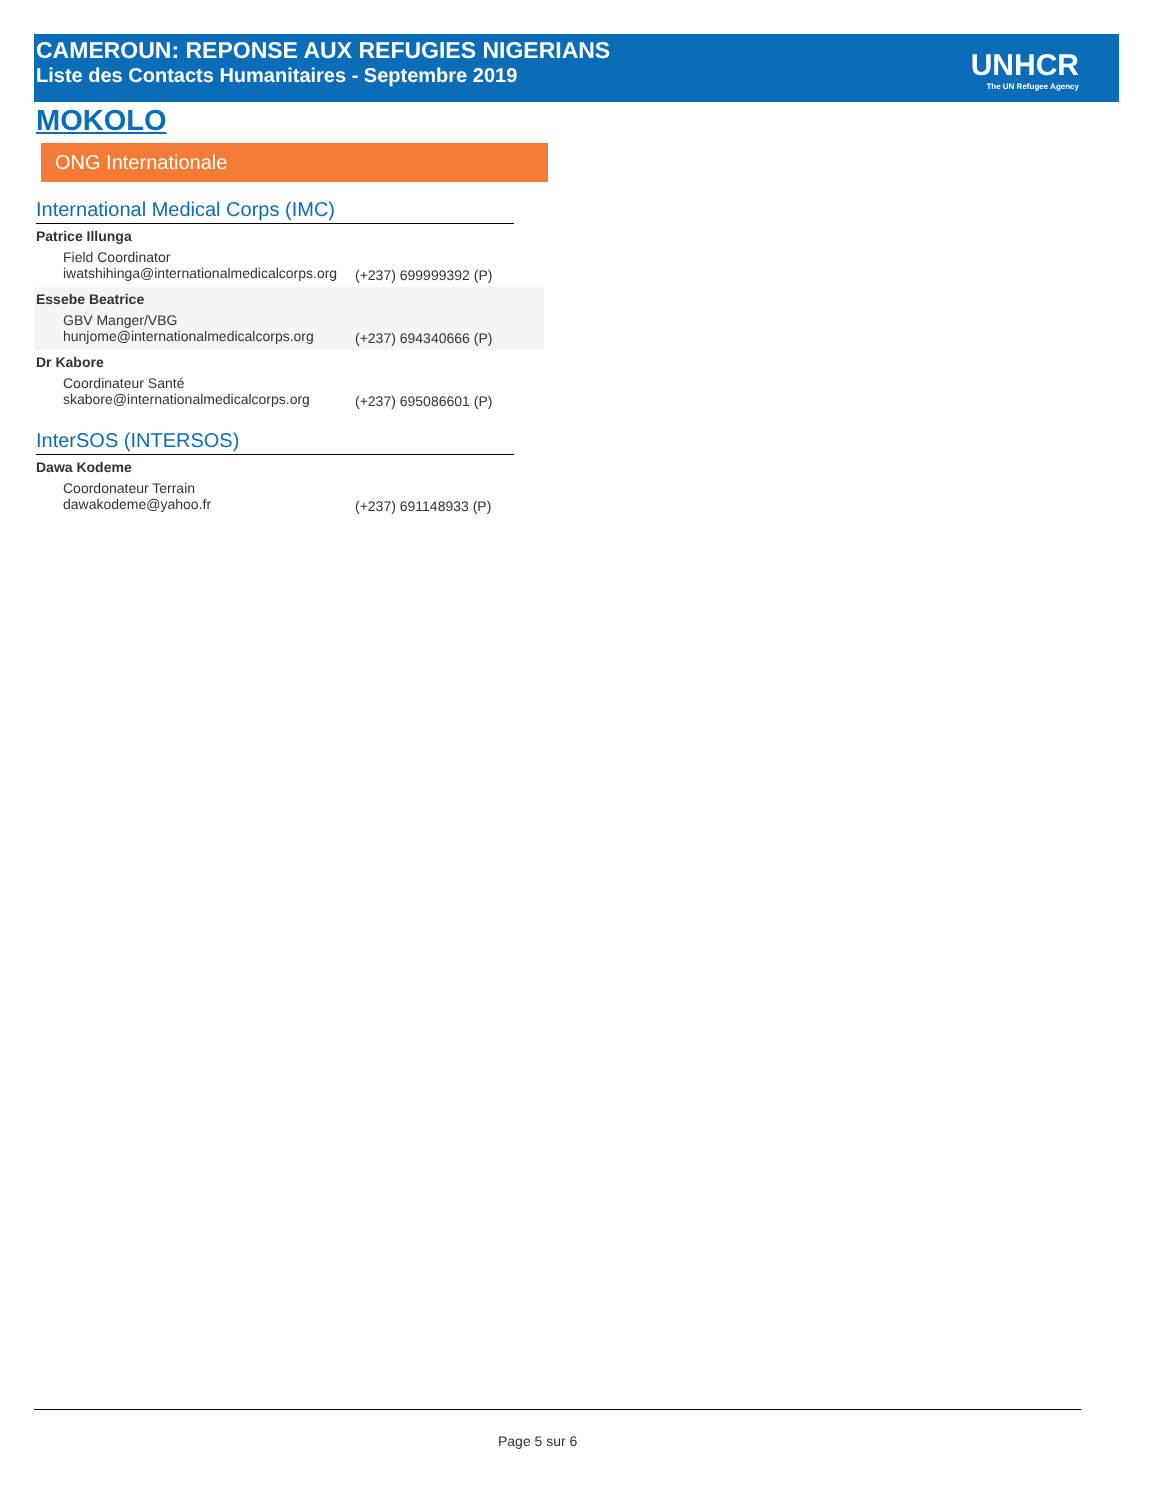CAMEROUN: REPONSE AUX REFUGIES NIGERIANS
Liste des Contacts Humanitaires - Septembre 2019
UNHCR
The UN Refugee Agency
MOKOLO
ONG Internationale
International Medical Corps (IMC)
Patrice Illunga
Field Coordinator
iwatshihinga@internationalmedicalcorps.org
(+237) 699999392 (P)
Essebe Beatrice
GBV Manger/VBG
hunjome@internationalmedicalcorps.org
(+237) 694340666 (P)
Dr Kabore
Coordinateur Santé
skabore@internationalmedicalcorps.org
(+237) 695086601 (P)
InterSOS (INTERSOS)
Dawa Kodeme
Coordonateur Terrain
dawakodeme@yahoo.fr (+237) 691148933 (P)
Page 5 sur 6